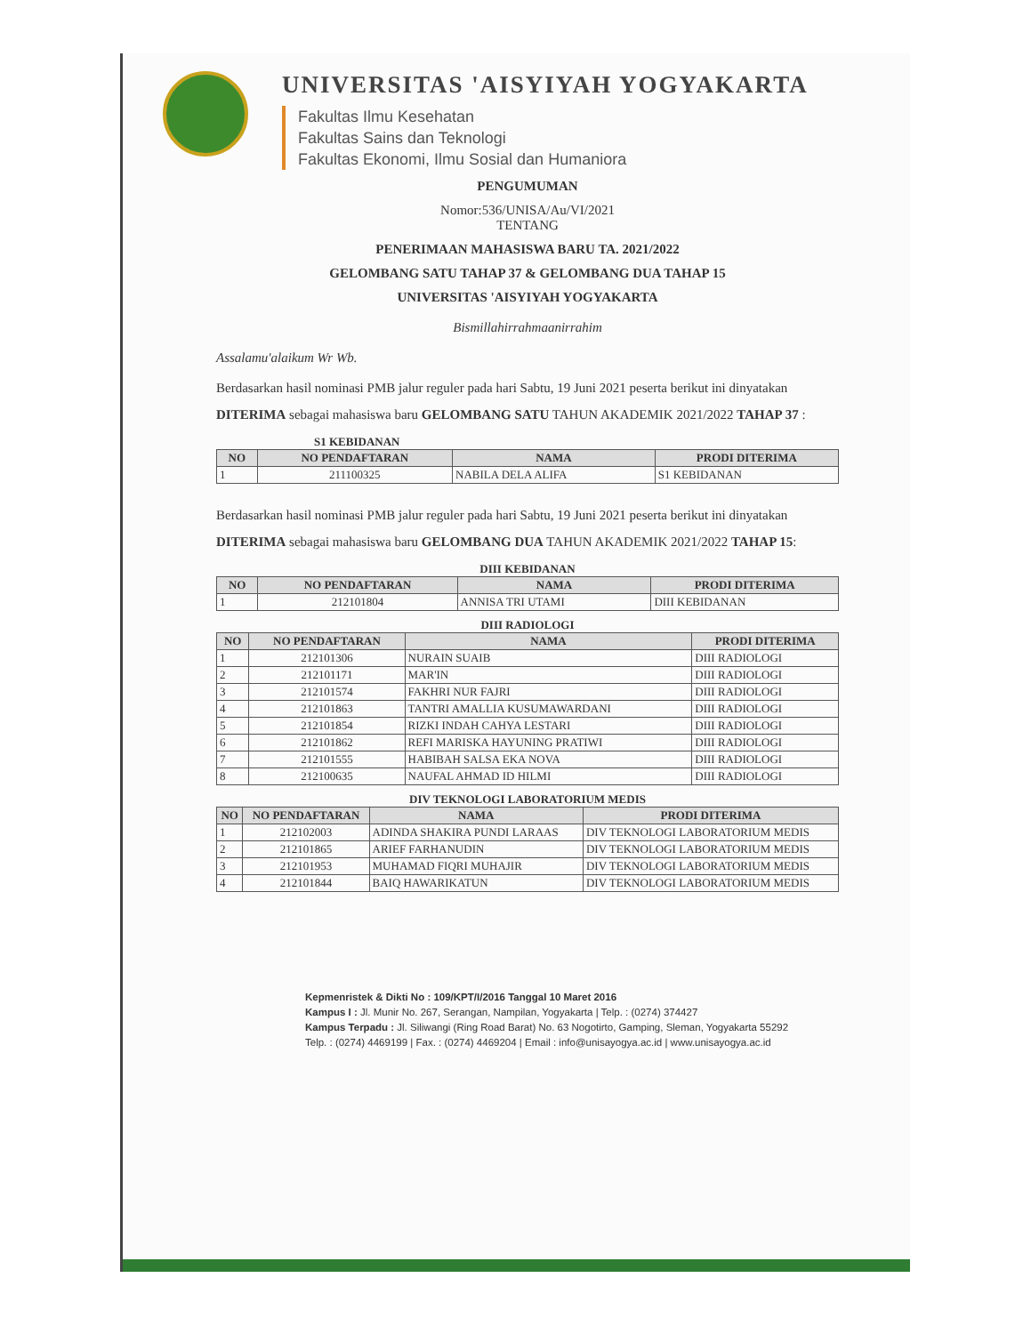UNIVERSITAS 'AISYIYAH YOGYAKARTA
Fakultas Ilmu Kesehatan
Fakultas Sains dan Teknologi
Fakultas Ekonomi, Ilmu Sosial dan Humaniora
PENGUMUMAN
Nomor:536/UNISA/Au/VI/2021
TENTANG
PENERIMAAN MAHASISWA BARU TA. 2021/2022
GELOMBANG SATU TAHAP 37 & GELOMBANG DUA TAHAP 15
UNIVERSITAS 'AISYIYAH YOGYAKARTA
Bismillahirrahmaanirrahim
Assalamu'alaikum Wr Wb.
Berdasarkan hasil nominasi PMB jalur reguler pada hari Sabtu, 19 Juni 2021 peserta berikut ini dinyatakan DITERIMA sebagai mahasiswa baru GELOMBANG SATU TAHUN AKADEMIK 2021/2022 TAHAP 37 :
S1 KEBIDANAN
| NO | NO PENDAFTARAN | NAMA | PRODI DITERIMA |
| --- | --- | --- | --- |
| 1 | 211100325 | NABILA DELA ALIFA | S1 KEBIDANAN |
Berdasarkan hasil nominasi PMB jalur reguler pada hari Sabtu, 19 Juni 2021 peserta berikut ini dinyatakan DITERIMA sebagai mahasiswa baru GELOMBANG DUA TAHUN AKADEMIK 2021/2022 TAHAP 15:
DIII KEBIDANAN
| NO | NO PENDAFTARAN | NAMA | PRODI DITERIMA |
| --- | --- | --- | --- |
| 1 | 212101804 | ANNISA TRI UTAMI | DIII KEBIDANAN |
DIII RADIOLOGI
| NO | NO PENDAFTARAN | NAMA | PRODI DITERIMA |
| --- | --- | --- | --- |
| 1 | 212101306 | NURAIN SUAIB | DIII RADIOLOGI |
| 2 | 212101171 | MAR'IN | DIII RADIOLOGI |
| 3 | 212101574 | FAKHRI NUR FAJRI | DIII RADIOLOGI |
| 4 | 212101863 | TANTRI AMALLIA KUSUMAWARDANI | DIII RADIOLOGI |
| 5 | 212101854 | RIZKI INDAH CAHYA LESTARI | DIII RADIOLOGI |
| 6 | 212101862 | REFI MARISKA HAYUNING PRATIWI | DIII RADIOLOGI |
| 7 | 212101555 | HABIBAH SALSA EKA NOVA | DIII RADIOLOGI |
| 8 | 212100635 | NAUFAL AHMAD ID HILMI | DIII RADIOLOGI |
DIV TEKNOLOGI LABORATORIUM MEDIS
| NO | NO PENDAFTARAN | NAMA | PRODI DITERIMA |
| --- | --- | --- | --- |
| 1 | 212102003 | ADINDA SHAKIRA PUNDI LARAAS | DIV TEKNOLOGI LABORATORIUM MEDIS |
| 2 | 212101865 | ARIEF FARHANUDIN | DIV TEKNOLOGI LABORATORIUM MEDIS |
| 3 | 212101953 | MUHAMAD FIQRI MUHAJIR | DIV TEKNOLOGI LABORATORIUM MEDIS |
| 4 | 212101844 | BAIQ HAWARIKATUN | DIV TEKNOLOGI LABORATORIUM MEDIS |
Kepmenristek & Dikti No : 109/KPT/I/2016 Tanggal 10 Maret 2016
Kampus I : Jl. Munir No. 267, Serangan, Nampilan, Yogyakarta | Telp. : (0274) 374427
Kampus Terpadu : Jl. Siliwangi (Ring Road Barat) No. 63 Nogotirto, Gamping, Sleman, Yogyakarta 55292
Telp. : (0274) 4469199 | Fax. : (0274) 4469204 | Email : info@unisayogya.ac.id | www.unisayogya.ac.id